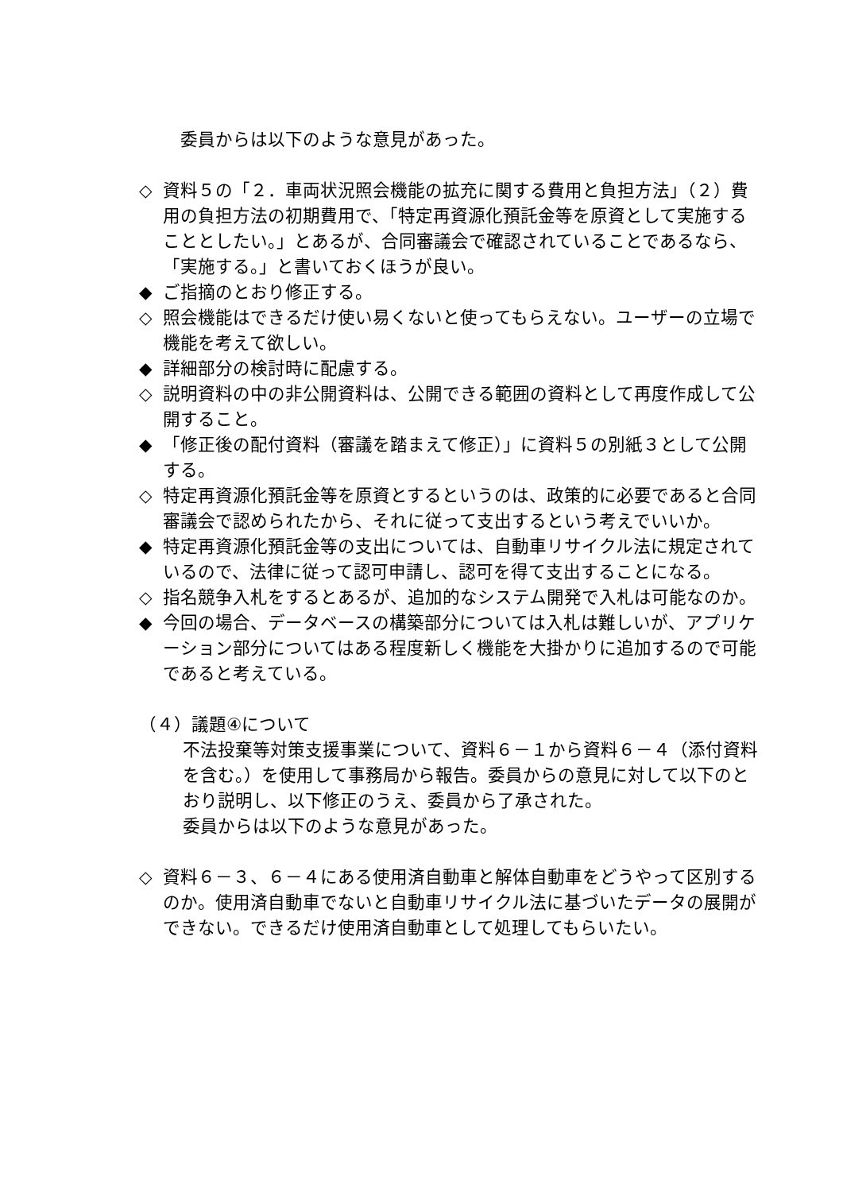委員からは以下のような意見があった。
◇ 資料５の「２．車両状況照会機能の拡充に関する費用と負担方法」（２）費用の負担方法の初期費用で、「特定再資源化預託金等を原資として実施することとしたい。」とあるが、合同審議会で確認されていることであるなら、「実施する。」と書いておくほうが良い。
◆ ご指摘のとおり修正する。
◇ 照会機能はできるだけ使い易くないと使ってもらえない。ユーザーの立場で機能を考えて欲しい。
◆ 詳細部分の検討時に配慮する。
◇ 説明資料の中の非公開資料は、公開できる範囲の資料として再度作成して公開すること。
◆ 「修正後の配付資料（審議を踏まえて修正）」に資料５の別紙３として公開する。
◇ 特定再資源化預託金等を原資とするというのは、政策的に必要であると合同審議会で認められたから、それに従って支出するという考えでいいか。
◆ 特定再資源化預託金等の支出については、自動車リサイクル法に規定されているので、法律に従って認可申請し、認可を得て支出することになる。
◇ 指名競争入札をするとあるが、追加的なシステム開発で入札は可能なのか。
◆ 今回の場合、データベースの構築部分については入札は難しいが、アプリケーション部分についてはある程度新しく機能を大掛かりに追加するので可能であると考えている。
（４）議題④について
不法投棄等対策支援事業について、資料６－１から資料６－４（添付資料を含む。）を使用して事務局から報告。委員からの意見に対して以下のとおり説明し、以下修正のうえ、委員から了承された。
委員からは以下のような意見があった。
◇ 資料６－３、６－４にある使用済自動車と解体自動車をどうやって区別するのか。使用済自動車でないと自動車リサイクル法に基づいたデータの展開ができない。できるだけ使用済自動車として処理してもらいたい。